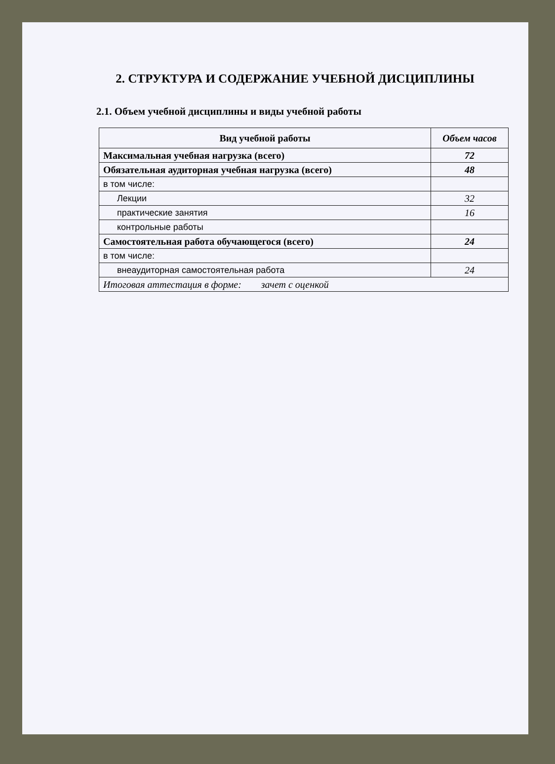2. СТРУКТУРА И СОДЕРЖАНИЕ УЧЕБНОЙ ДИСЦИПЛИНЫ
2.1. Объем учебной дисциплины и виды учебной работы
| Вид учебной работы | Объем часов |
| --- | --- |
| Максимальная учебная нагрузка (всего) | 72 |
| Обязательная аудиторная учебная нагрузка (всего) | 48 |
| в том числе: | |
| Лекции | 32 |
| практические занятия | 16 |
| контрольные работы | |
| Самостоятельная работа обучающегося (всего) | 24 |
| в том числе: | |
| внеаудиторная самостоятельная работа | 24 |
| Итоговая аттестация в форме: зачет с оценкой | |